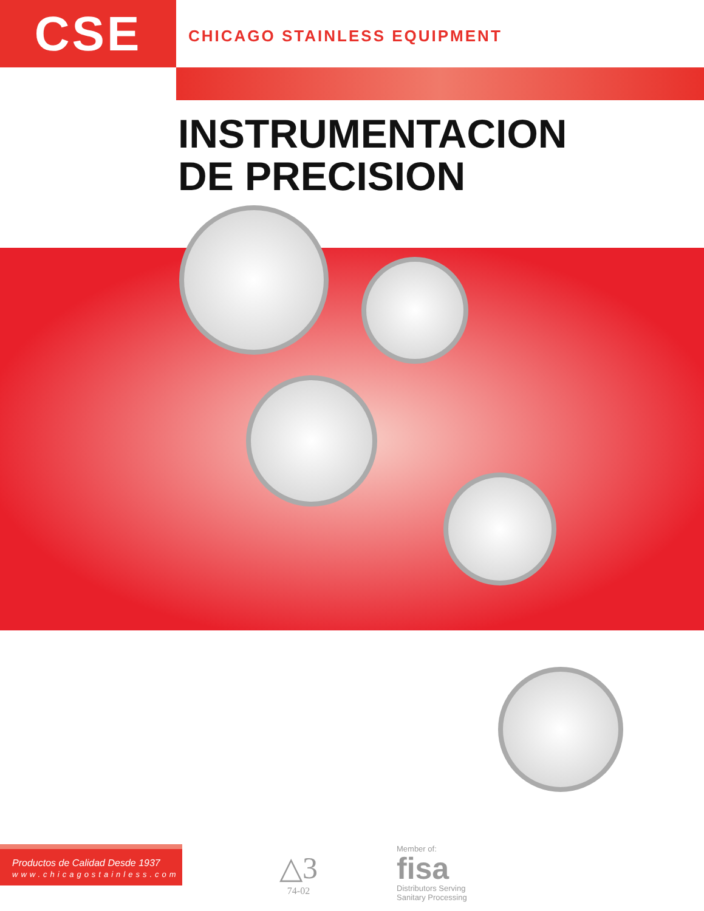CSE
CHICAGO STAINLESS EQUIPMENT
INSTRUMENTACION
DE PRECISION
Productos de Calidad Desde 1937
www.chicagostainless.com
△3
74-02
Member of:
fisa
Distributors Serving
Sanitary Processing